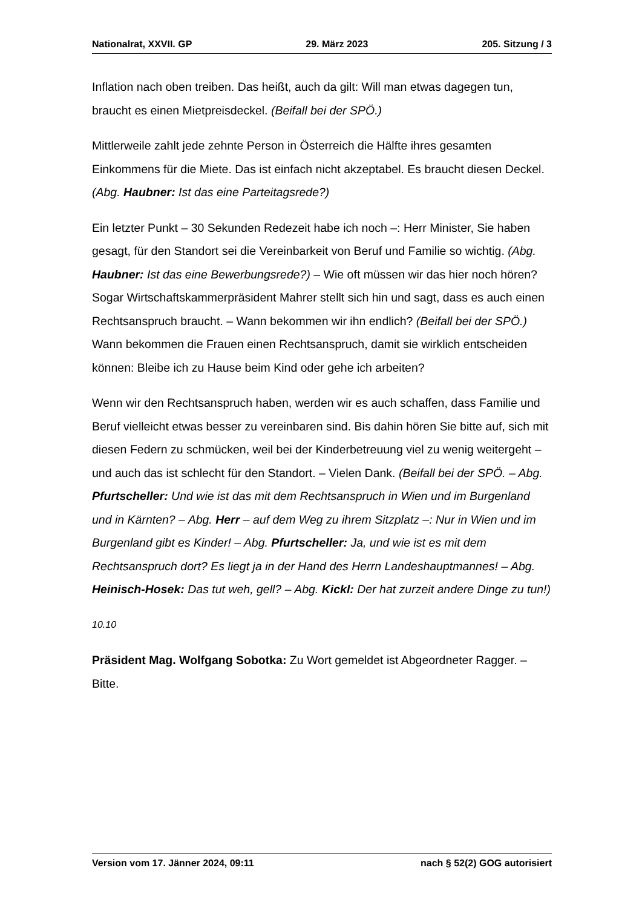Nationalrat, XXVII. GP 29. März 2023 205. Sitzung / 3
Inflation nach oben treiben. Das heißt, auch da gilt: Will man etwas dagegen tun, braucht es einen Mietpreisdeckel. (Beifall bei der SPÖ.)
Mittlerweile zahlt jede zehnte Person in Österreich die Hälfte ihres gesamten Einkommens für die Miete. Das ist einfach nicht akzeptabel. Es braucht diesen Deckel. (Abg. Haubner: Ist das eine Parteitagsrede?)
Ein letzter Punkt – 30 Sekunden Redezeit habe ich noch –: Herr Minister, Sie haben gesagt, für den Standort sei die Vereinbarkeit von Beruf und Familie so wichtig. (Abg. Haubner: Ist das eine Bewerbungsrede?) – Wie oft müssen wir das hier noch hören? Sogar Wirtschaftskammerpräsident Mahrer stellt sich hin und sagt, dass es auch einen Rechtsanspruch braucht. – Wann bekommen wir ihn endlich? (Beifall bei der SPÖ.) Wann bekommen die Frauen einen Rechtsanspruch, damit sie wirklich entscheiden können: Bleibe ich zu Hause beim Kind oder gehe ich arbeiten?
Wenn wir den Rechtsanspruch haben, werden wir es auch schaffen, dass Familie und Beruf vielleicht etwas besser zu vereinbaren sind. Bis dahin hören Sie bitte auf, sich mit diesen Federn zu schmücken, weil bei der Kinderbetreuung viel zu wenig weitergeht – und auch das ist schlecht für den Standort. – Vielen Dank. (Beifall bei der SPÖ. – Abg. Pfurtscheller: Und wie ist das mit dem Rechtsanspruch in Wien und im Burgenland und in Kärnten? – Abg. Herr – auf dem Weg zu ihrem Sitzplatz –: Nur in Wien und im Burgenland gibt es Kinder! – Abg. Pfurtscheller: Ja, und wie ist es mit dem Rechtsanspruch dort? Es liegt ja in der Hand des Herrn Landeshauptmannes! – Abg. Heinisch-Hosek: Das tut weh, gell? – Abg. Kickl: Der hat zurzeit andere Dinge zu tun!)
10.10
Präsident Mag. Wolfgang Sobotka: Zu Wort gemeldet ist Abgeordneter Ragger. – Bitte.
Version vom 17. Jänner 2024, 09:11 nach § 52(2) GOG autorisiert